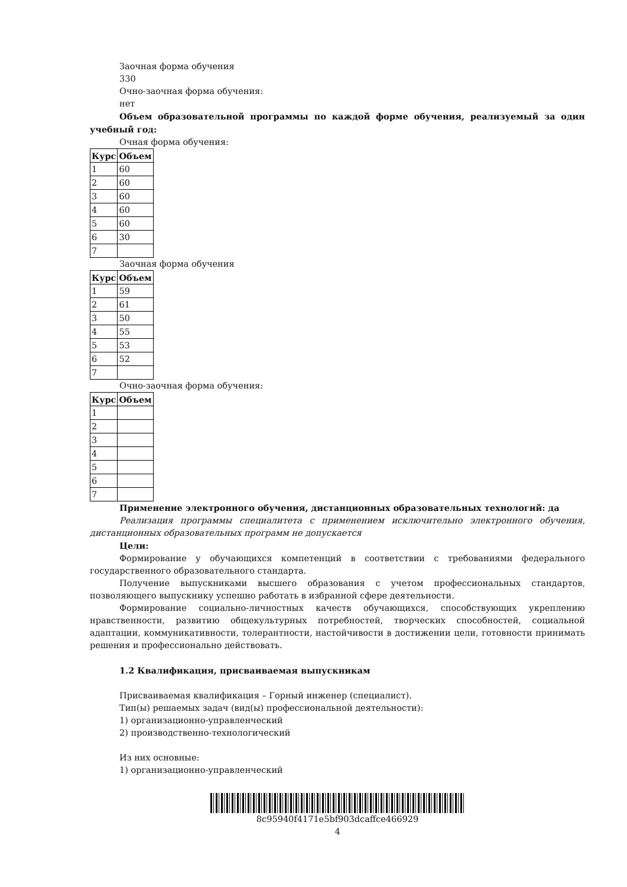Заочная форма обучения
330
Очно-заочная форма обучения:
нет
Объем образовательной программы по каждой форме обучения, реализуемый за один учебный год:
Очная форма обучения:
| Курс | Объем |
| --- | --- |
| 1 | 60 |
| 2 | 60 |
| 3 | 60 |
| 4 | 60 |
| 5 | 60 |
| 6 | 30 |
| 7 | |
Заочная форма обучения
| Курс | Объем |
| --- | --- |
| 1 | 59 |
| 2 | 61 |
| 3 | 50 |
| 4 | 55 |
| 5 | 53 |
| 6 | 52 |
| 7 | |
Очно-заочная форма обучения:
| Курс | Объем |
| --- | --- |
| 1 | |
| 2 | |
| 3 | |
| 4 | |
| 5 | |
| 6 | |
| 7 | |
Применение электронного обучения, дистанционных образовательных технологий: да
Реализация программы специалитета с применением исключительно электронного обучения, дистанционных образовательных программ не допускается
Цели:
Формирование у обучающихся компетенций в соответствии с требованиями федерального государственного образовательного стандарта.
Получение выпускниками высшего образования с учетом профессиональных стандартов, позволяющего выпускнику успешно работать в избранной сфере деятельности.
Формирование социально-личностных качеств обучающихся, способствующих укреплению нравственности, развитию общекультурных потребностей, творческих способностей, социальной адаптации, коммуникативности, толерантности, настойчивости в достижении цели, готовности принимать решения и профессионально действовать.
1.2 Квалификация, присваиваемая выпускникам
Присваиваемая квалификация – Горный инженер (специалист).
Тип(ы) решаемых задач (вид(ы) профессиональной деятельности):
1) организационно-управленческий
2) производственно-технологический
Из них основные:
1) организационно-управленческий
8c95940f4171e5bf903dcaffce466929
4